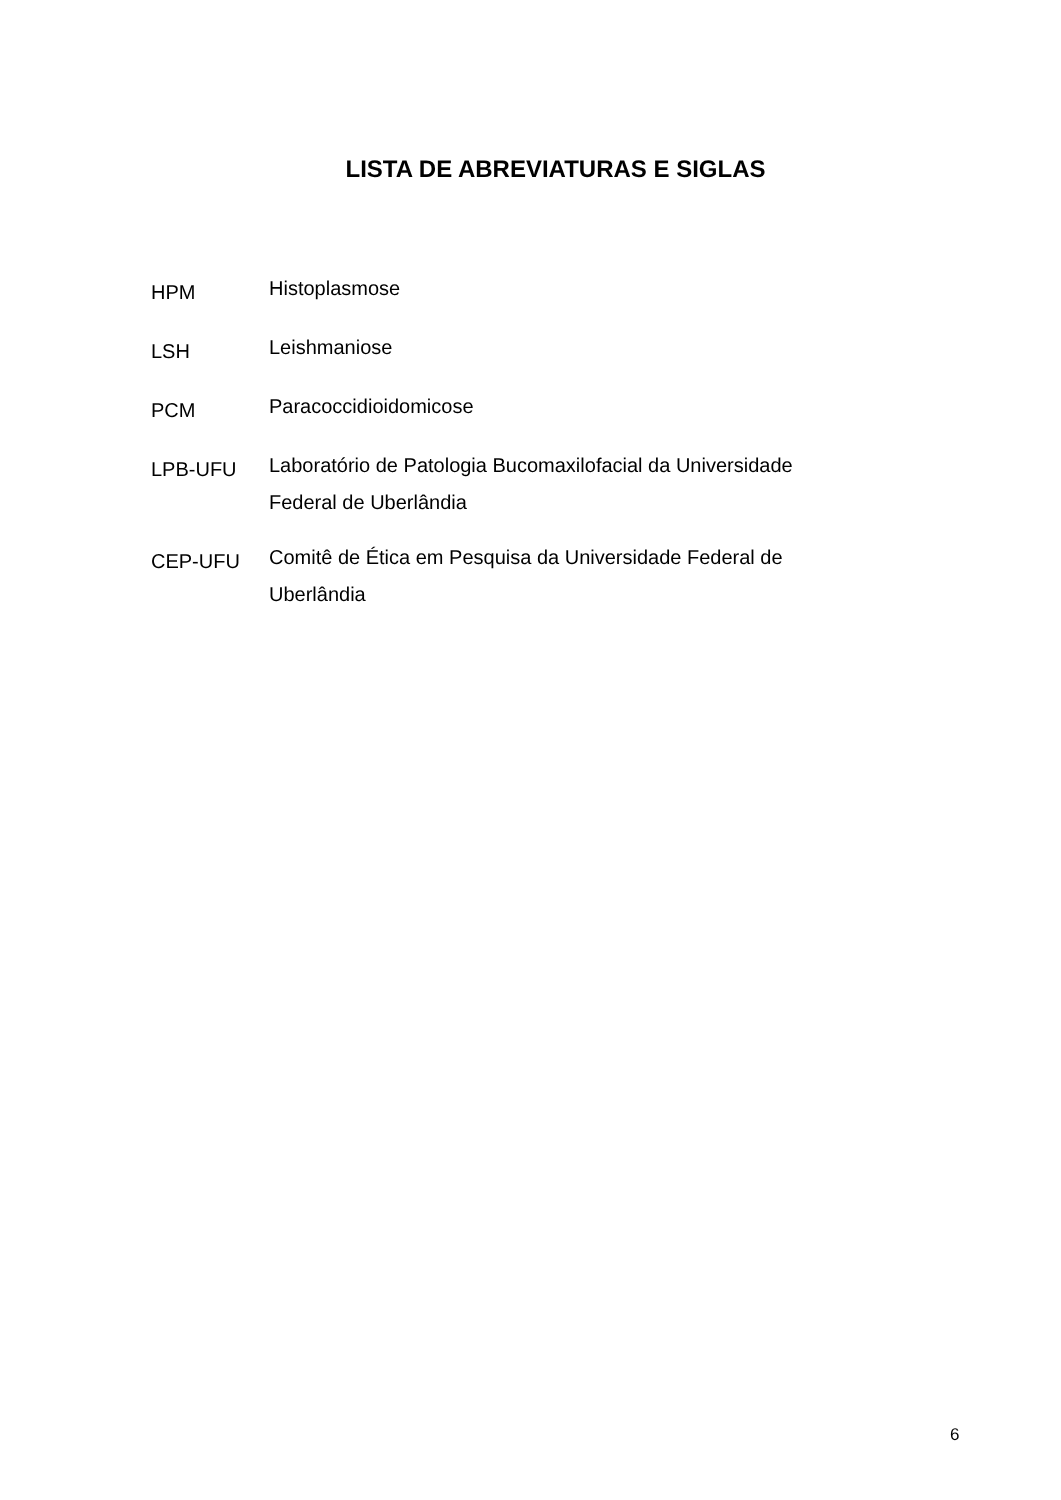LISTA DE ABREVIATURAS E SIGLAS
HPM
Histoplasmose
LSH
Leishmaniose
PCM
Paracoccidioidomicose
LPB-UFU
Laboratório de Patologia Bucomaxilofacial da Universidade Federal de Uberlândia
CEP-UFU
Comitê de Ética em Pesquisa da Universidade Federal de Uberlândia
6